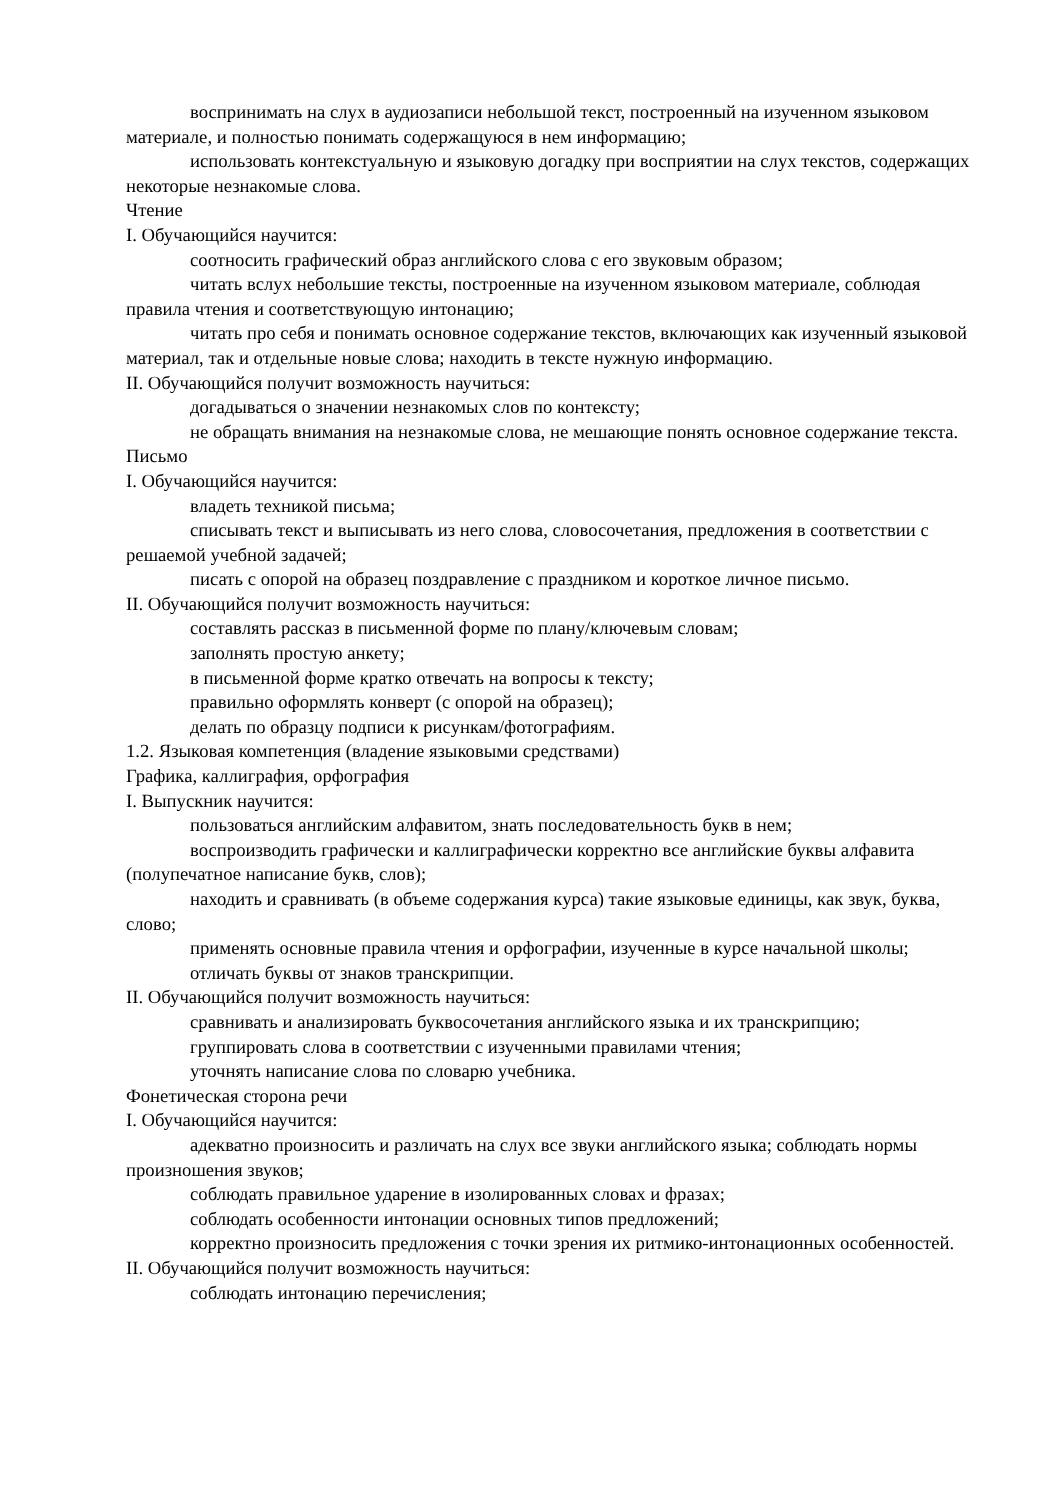воспринимать на слух в аудиозаписи небольшой текст, построенный на изученном языковом материале, и полностью понимать содержащуюся в нем информацию;
использовать контекстуальную и языковую догадку при восприятии на слух текстов, содержащих некоторые незнакомые слова.
Чтение
I. Обучающийся научится:
соотносить графический образ английского слова с его звуковым образом;
читать вслух небольшие тексты, построенные на изученном языковом материале, соблюдая правила чтения и соответствующую интонацию;
читать про себя и понимать основное содержание текстов, включающих как изученный языковой материал, так и отдельные новые слова; находить в тексте нужную информацию.
II. Обучающийся получит возможность научиться:
догадываться о значении незнакомых слов по контексту;
не обращать внимания на незнакомые слова, не мешающие понять основное содержание текста.
Письмо
I. Обучающийся научится:
владеть техникой письма;
списывать текст и выписывать из него слова, словосочетания, предложения в соответствии с решаемой учебной задачей;
писать с опорой на образец поздравление с праздником и короткое личное письмо.
II. Обучающийся получит возможность научиться:
составлять рассказ в письменной форме по плану/ключевым словам;
заполнять простую анкету;
в письменной форме кратко отвечать на вопросы к тексту;
правильно оформлять конверт (с опорой на образец);
делать по образцу подписи к рисункам/фотографиям.
1.2. Языковая компетенция (владение языковыми средствами)
Графика, каллиграфия, орфография
I. Выпускник научится:
пользоваться английским алфавитом, знать последовательность букв в нем;
воспроизводить графически и каллиграфически корректно все английские буквы алфавита (полупечатное написание букв, слов);
находить и сравнивать (в объеме содержания курса) такие языковые единицы, как звук, буква, слово;
применять основные правила чтения и орфографии, изученные в курсе начальной школы;
отличать буквы от знаков транскрипции.
II. Обучающийся получит возможность научиться:
сравнивать и анализировать буквосочетания английского языка и их транскрипцию;
группировать слова в соответствии с изученными правилами чтения;
уточнять написание слова по словарю учебника.
Фонетическая сторона речи
I. Обучающийся научится:
адекватно произносить и различать на слух все звуки английского языка; соблюдать нормы произношения звуков;
соблюдать правильное ударение в изолированных словах и фразах;
соблюдать особенности интонации основных типов предложений;
корректно произносить предложения с точки зрения их ритмико-интонационных особенностей.
II. Обучающийся получит возможность научиться:
соблюдать интонацию перечисления;